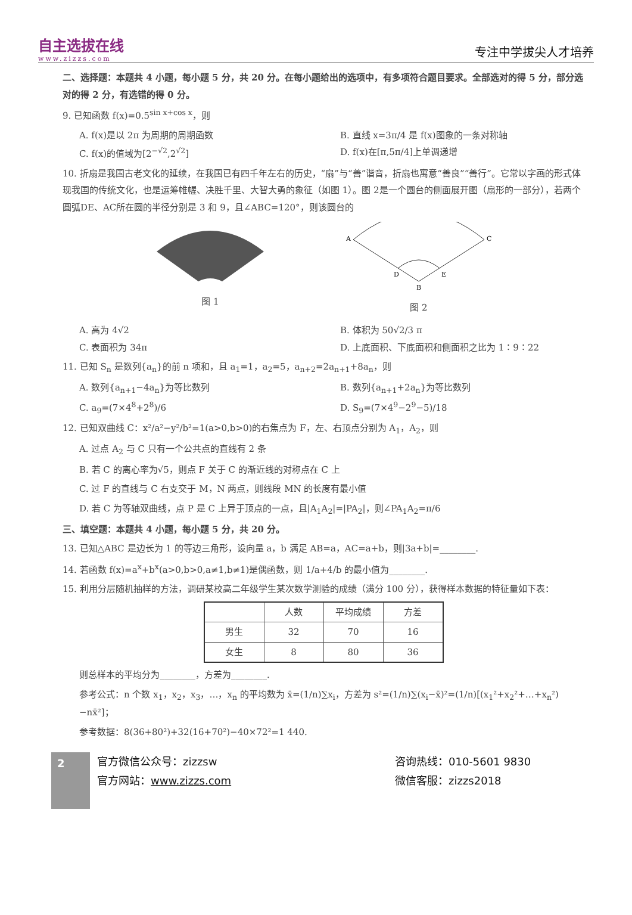自主选拔在线
www.zizzs.com
专注中学拔尖人才培养
二、选择题：本题共 4 小题，每小题 5 分，共 20 分。在每小题给出的选项中，有多项符合题目要求。全部选对的得 5 分，部分选对的得 2 分，有选错的得 0 分。
9. 已知函数 f(x)=0.5<sup>sin x+cos x</sup>，则
A. f(x)是以 2π 为周期的周期函数 B. 直线 x=3π/4 是 f(x)图象的一条对称轴
C. f(x)的值域为[2<sup>−√2</sup>,2<sup>√2</sup>] D. f(x)在[π,5π/4]上单调递增
10. 折扇是我国古老文化的延续，在我国已有四千年左右的历史，“扇”与“善”谐音，折扇也寓意“善良”“善行”。它常以字画的形式体现我国的传统文化，也是运筹帷幄、决胜千里、大智大勇的象征（如图 1）。图 2是一个圆台的侧面展开图（扇形的一部分），若两个圆弧DE、AC所在圆的半径分别是 3 和 9，且∠ABC=120°，则该圆台的
图 1
A
C
D
E
B
图 2
A. 高为 4√2 B. 体积为 50√2/3 π
C. 表面积为 34π D. 上底面积、下底面积和侧面积之比为 1∶9∶22
11. 已知 S<sub>n</sub> 是数列{a<sub>n</sub>}的前 n 项和，且 a<sub>1</sub>=1，a<sub>2</sub>=5，a<sub>n+2</sub>=2a<sub>n+1</sub>+8a<sub>n</sub>，则
A. 数列{a<sub>n+1</sub>−4a<sub>n</sub>}为等比数列 B. 数列{a<sub>n+1</sub>+2a<sub>n</sub>}为等比数列
C. a<sub>9</sub>=(7×4<sup>8</sup>+2<sup>8</sup>)/6 D. S<sub>9</sub>=(7×4<sup>9</sup>−2<sup>9</sup>−5)/18
12. 已知双曲线 C：x²/a²−y²/b²=1(a>0,b>0)的右焦点为 F，左、右顶点分别为 A<sub>1</sub>，A<sub>2</sub>，则
A. 过点 A<sub>2</sub> 与 C 只有一个公共点的直线有 2 条
B. 若 C 的离心率为√5，则点 F 关于 C 的渐近线的对称点在 C 上
C. 过 F 的直线与 C 右支交于 M，N 两点，则线段 MN 的长度有最小值
D. 若 C 为等轴双曲线，点 P 是 C 上异于顶点的一点，且|A<sub>1</sub>A<sub>2</sub>|=|PA<sub>2</sub>|，则∠PA<sub>1</sub>A<sub>2</sub>=π/6
三、填空题：本题共 4 小题，每小题 5 分，共 20 分。
13. 已知△ABC 是边长为 1 的等边三角形，设向量 a，b 满足 AB=a，AC=a+b，则|3a+b|=________.
14. 若函数 f(x)=a<sup>x</sup>+b<sup>x</sup>(a>0,b>0,a≠1,b≠1)是偶函数，则 1/a+4/b 的最小值为________.
15. 利用分层随机抽样的方法，调研某校高二年级学生某次数学测验的成绩（满分 100 分），获得样本数据的特征量如下表：
| | 人数 | 平均成绩 | 方差 |
| --- | --- | --- | --- |
| 男生 | 32 | 70 | 16 |
| 女生 | 8 | 80 | 36 |
则总样本的平均分为________，方差为________.
参考公式：n 个数 x<sub>1</sub>，x<sub>2</sub>，x<sub>3</sub>，…，x<sub>n</sub> 的平均数为 x̄=(1/n)∑x<sub>i</sub>，方差为 s²=(1/n)∑(x<sub>i</sub>−x̄)²=(1/n)[(x<sub>1</sub>²+x<sub>2</sub>²+…+x<sub>n</sub>²)−nx̄²]；
参考数据：8(36+80²)+32(16+70²)−40×72²=1 440.
2
官方微信公众号：zizzsw
官方网站：www.zizzs.com
咨询热线：010-5601 9830
微信客服：zizzs2018